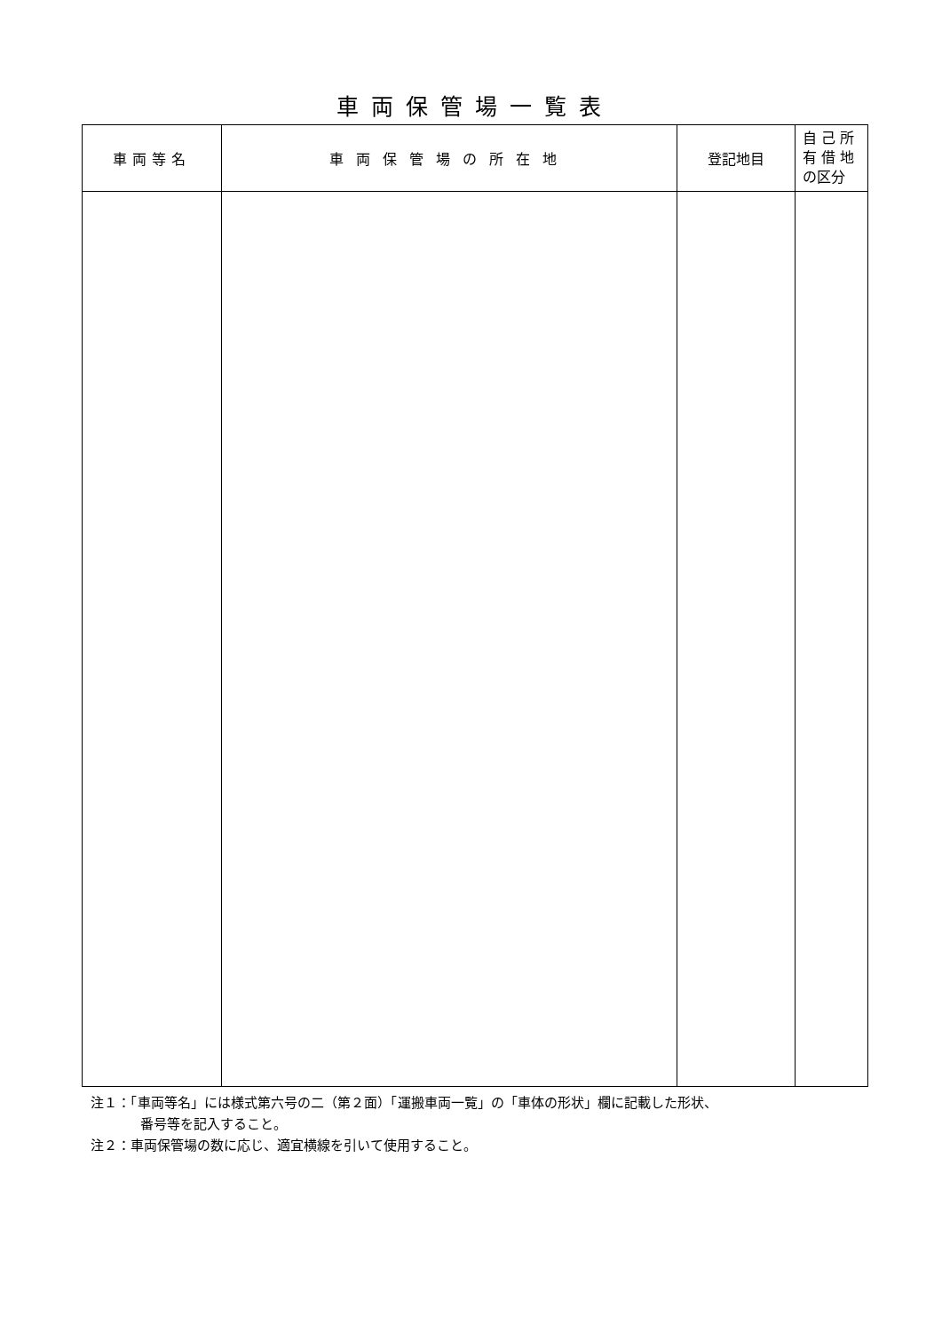車両保管場一覧表
| 車両等名 | 車両保管場の所在地 | 登記地目 | 自 己 所 有 借 地 の区分 |
| --- | --- | --- | --- |
注１：「車両等名」には様式第六号の二（第２面）「運搬車両一覧」の「車体の形状」欄に記載した形状、
番号等を記入すること。
注２：車両保管場の数に応じ、適宜横線を引いて使用すること。